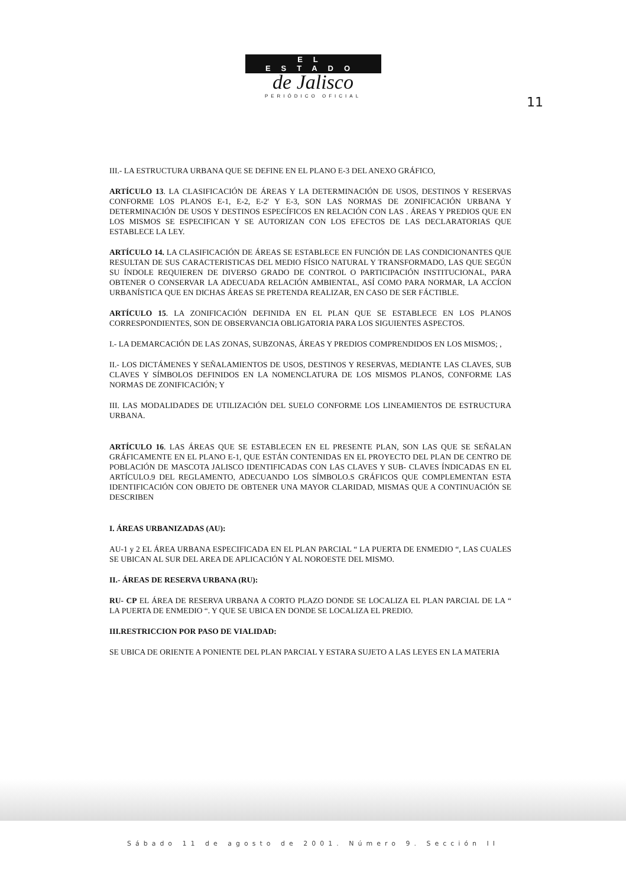EL ESTADO
de Jalisco
PERIÓDICO OFICIAL
11
III.- LA ESTRUCTURA URBANA QUE SE DEFINE EN EL PLANO E-3 DEL ANEXO GRÁFICO,
ARTÍCULO 13. LA CLASIFICACIÓN DE ÁREAS Y LA DETERMINACIÓN DE USOS, DESTINOS Y RESERVAS CONFORME LOS PLANOS E-1, E-2, E-2' Y E-3, SON LAS NORMAS DE ZONIFICACIÓN URBANA Y DETERMINACIÓN DE USOS Y DESTINOS ESPECÍFICOS EN RELACIÓN CON LAS . ÁREAS Y PREDIOS QUE EN LOS MISMOS SE ESPECIFICAN Y SE AUTORIZAN CON LOS EFECTOS DE LAS DECLARATORIAS QUE ESTABLECE LA LEY.
ARTÍCULO 14. LA CLASIFICACIÓN DE ÁREAS SE ESTABLECE EN FUNCIÓN DE LAS CONDICIONANTES QUE RESULTAN DE SUS CARACTERISTICAS DEL MEDIO FÍSICO NATURAL Y TRANSFORMADO, LAS QUE SEGÚN SU ÍNDOLE REQUIEREN DE DIVERSO GRADO DE CONTROL O PARTICIPACIÓN INSTITUCIONAL, PARA OBTENER O CONSERVAR LA ADECUADA RELACIÓN AMBIENTAL, ASÍ COMO PARA NORMAR, LA ACCÍON URBANÍSTICA QUE EN DICHAS ÁREAS SE PRETENDA REALIZAR, EN CASO DE SER FÁCTIBLE.
ARTÍCULO 15. LA ZONIFICACIÓN DEFINIDA EN EL PLAN QUE SE ESTABLECE EN LOS PLANOS CORRESPONDIENTES, SON DE OBSERVANCIA OBLIGATORIA PARA LOS SIGUIENTES ASPECTOS.
I.- LA DEMARCACIÓN DE LAS ZONAS, SUBZONAS, ÁREAS Y PREDIOS COMPRENDIDOS EN LOS MISMOS; ,
II.- LOS DICTÁMENES Y SEÑALAMIENTOS DE USOS, DESTINOS Y RESERVAS, MEDIANTE LAS CLAVES, SUB CLAVES Y SÍMBOLOS DEFINIDOS EN LA NOMENCLATURA DE LOS MISMOS PLANOS, CONFORME LAS NORMAS DE ZONIFICACIÓN; Y
III. LAS MODALIDADES DE UTILIZACIÓN DEL SUELO CONFORME LOS LINEAMIENTOS DE ESTRUCTURA URBANA.
ARTÍCULO 16. LAS ÁREAS QUE SE ESTABLECEN EN EL PRESENTE PLAN, SON LAS QUE SE SEÑALAN GRÁFICAMENTE EN EL PLANO E-1, QUE ESTÁN CONTENIDAS EN EL PROYECTO DEL PLAN DE CENTRO DE POBLACIÓN DE MASCOTA JALISCO IDENTIFICADAS CON LAS CLAVES Y SUB- CLAVES ÍNDICADAS EN EL ARTÍCULO.9 DEL REGLAMENTO, ADECUANDO LOS SÍMBOLO.S GRÁFICOS QUE COMPLEMENTAN ESTA IDENTIFICACIÓN CON OBJETO DE OBTENER UNA MAYOR CLARIDAD, MISMAS QUE A CONTINUACIÓN SE DESCRIBEN
I. ÁREAS URBANIZADAS (AU):
AU-1 y 2 EL ÁREA URBANA ESPECIFICADA EN EL PLAN PARCIAL “ LA PUERTA DE ENMEDIO “, LAS CUALES SE UBICAN AL SUR DEL AREA DE APLICACIÓN Y AL NOROESTE DEL MISMO.
II.- ÁREAS DE RESERVA URBANA (RU):
RU- CP EL ÁREA DE RESERVA URBANA A CORTO PLAZO DONDE SE LOCALIZA EL PLAN PARCIAL DE LA “ LA PUERTA DE ENMEDIO “. Y QUE SE UBICA EN DONDE SE LOCALIZA EL PREDIO.
III.RESTRICCION POR PASO DE VIALIDAD:
SE UBICA DE ORIENTE A PONIENTE DEL PLAN PARCIAL Y ESTARA SUJETO A LAS LEYES EN LA MATERIA
Sábado 11 de agosto de 2001. Número 9. Sección II